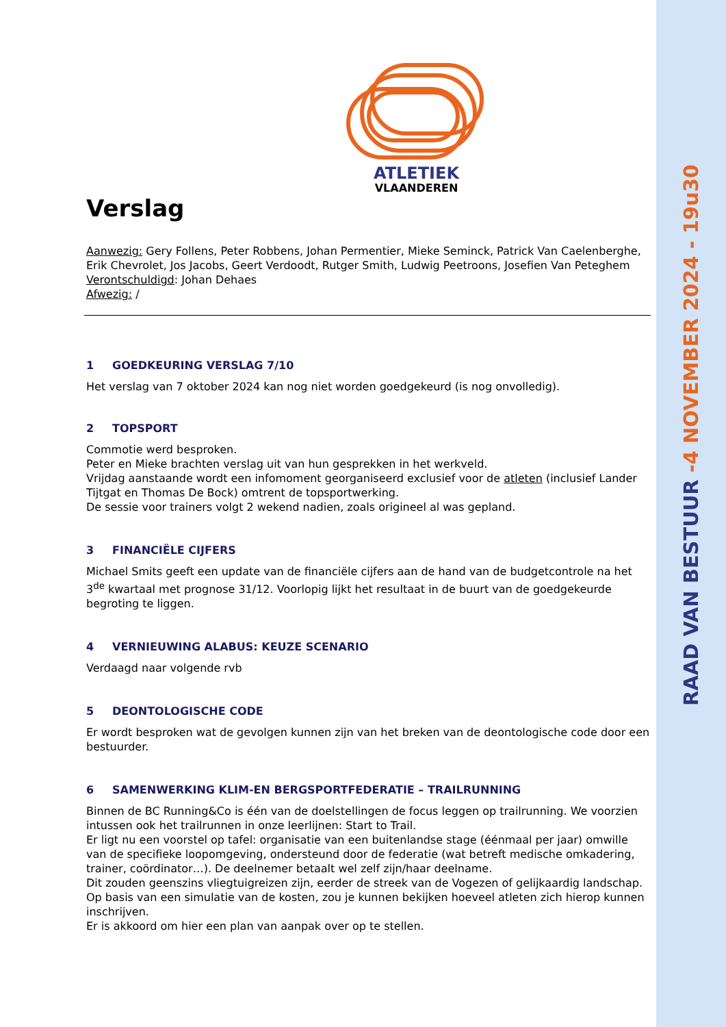RAAD VAN BESTUUR -4 NOVEMBER 2024 - 19u30
ATLETIEK
VLAANDEREN
Verslag
Aanwezig: Gery Follens, Peter Robbens, Johan Permentier, Mieke Seminck, Patrick Van Caelenberghe, Erik Chevrolet, Jos Jacobs, Geert Verdoodt, Rutger Smith, Ludwig Peetroons, Josefien Van Peteghem
Verontschuldigd: Johan Dehaes
Afwezig: /
1 GOEDKEURING VERSLAG 7/10
Het verslag van 7 oktober 2024 kan nog niet worden goedgekeurd (is nog onvolledig).
2 TOPSPORT
Commotie werd besproken.
Peter en Mieke brachten verslag uit van hun gesprekken in het werkveld.
Vrijdag aanstaande wordt een infomoment georganiseerd exclusief voor de atleten (inclusief Lander Tijtgat en Thomas De Bock) omtrent de topsportwerking.
De sessie voor trainers volgt 2 wekend nadien, zoals origineel al was gepland.
3 FINANCIËLE CIJFERS
Michael Smits geeft een update van de financiële cijfers aan de hand van de budgetcontrole na het 3<sup>de</sup> kwartaal met prognose 31/12. Voorlopig lijkt het resultaat in de buurt van de goedgekeurde begroting te liggen.
4 VERNIEUWING ALABUS: KEUZE SCENARIO
Verdaagd naar volgende rvb
5 DEONTOLOGISCHE CODE
Er wordt besproken wat de gevolgen kunnen zijn van het breken van de deontologische code door een bestuurder.
6 SAMENWERKING KLIM-EN BERGSPORTFEDERATIE – TRAILRUNNING
Binnen de BC Running&Co is één van de doelstellingen de focus leggen op trailrunning. We voorzien intussen ook het trailrunnen in onze leerlijnen: Start to Trail.
Er ligt nu een voorstel op tafel: organisatie van een buitenlandse stage (éénmaal per jaar) omwille van de specifieke loopomgeving, ondersteund door de federatie (wat betreft medische omkadering, trainer, coördinator…). De deelnemer betaalt wel zelf zijn/haar deelname.
Dit zouden geenszins vliegtuigreizen zijn, eerder de streek van de Vogezen of gelijkaardig landschap.
Op basis van een simulatie van de kosten, zou je kunnen bekijken hoeveel atleten zich hierop kunnen inschrijven.
Er is akkoord om hier een plan van aanpak over op te stellen.